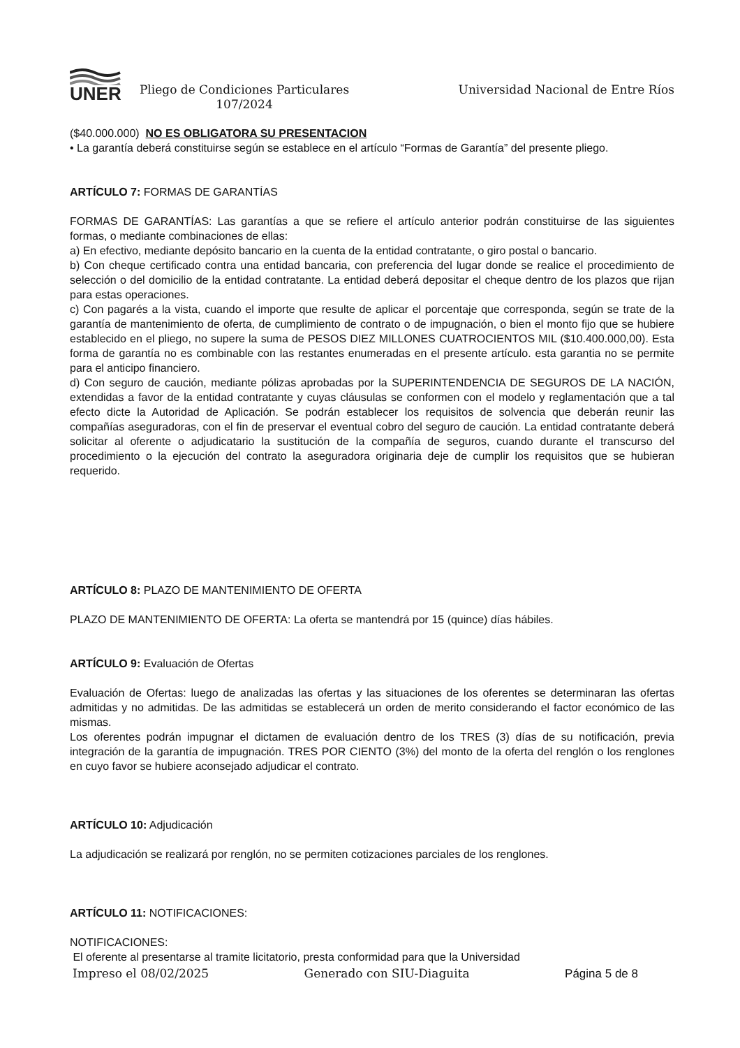UNER
Pliego de Condiciones Particulares
107/2024
Universidad Nacional de Entre Ríos
($40.000.000) NO ES OBLIGATORA SU PRESENTACION
• La garantía deberá constituirse según se establece en el artículo “Formas de Garantía” del presente pliego.
ARTÍCULO 7: FORMAS DE GARANTÍAS
FORMAS DE GARANTÍAS: Las garantías a que se refiere el artículo anterior podrán constituirse de las siguientes formas, o mediante combinaciones de ellas:
a) En efectivo, mediante depósito bancario en la cuenta de la entidad contratante, o giro postal o bancario.
b) Con cheque certificado contra una entidad bancaria, con preferencia del lugar donde se realice el procedimiento de selección o del domicilio de la entidad contratante. La entidad deberá depositar el cheque dentro de los plazos que rijan para estas operaciones.
c) Con pagarés a la vista, cuando el importe que resulte de aplicar el porcentaje que corresponda, según se trate de la garantía de mantenimiento de oferta, de cumplimiento de contrato o de impugnación, o bien el monto fijo que se hubiere establecido en el pliego, no supere la suma de PESOS DIEZ MILLONES CUATROCIENTOS MIL ($10.400.000,00). Esta forma de garantía no es combinable con las restantes enumeradas en el presente artículo. esta garantia no se permite para el anticipo financiero.
d) Con seguro de caución, mediante pólizas aprobadas por la SUPERINTENDENCIA DE SEGUROS DE LA NACIÓN, extendidas a favor de la entidad contratante y cuyas cláusulas se conformen con el modelo y reglamentación que a tal efecto dicte la Autoridad de Aplicación. Se podrán establecer los requisitos de solvencia que deberán reunir las compañías aseguradoras, con el fin de preservar el eventual cobro del seguro de caución. La entidad contratante deberá solicitar al oferente o adjudicatario la sustitución de la compañía de seguros, cuando durante el transcurso del procedimiento o la ejecución del contrato la aseguradora originaria deje de cumplir los requisitos que se hubieran requerido.
ARTÍCULO 8: PLAZO DE MANTENIMIENTO DE OFERTA
PLAZO DE MANTENIMIENTO DE OFERTA: La oferta se mantendrá por 15 (quince) días hábiles.
ARTÍCULO 9: Evaluación de Ofertas
Evaluación de Ofertas: luego de analizadas las ofertas y las situaciones de los oferentes se determinaran las ofertas admitidas y no admitidas. De las admitidas se establecerá un orden de merito considerando el factor económico de las mismas.
Los oferentes podrán impugnar el dictamen de evaluación dentro de los TRES (3) días de su notificación, previa integración de la garantía de impugnación. TRES POR CIENTO (3%) del monto de la oferta del renglón o los renglones en cuyo favor se hubiere aconsejado adjudicar el contrato.
ARTÍCULO 10: Adjudicación
La adjudicación se realizará por renglón, no se permiten cotizaciones parciales de los renglones.
ARTÍCULO 11: NOTIFICACIONES:
NOTIFICACIONES:
El oferente al presentarse al tramite licitatorio, presta conformidad para que la Universidad
Impreso el 08/02/2025 Generado con SIU-Diaguita Página 5 de 8